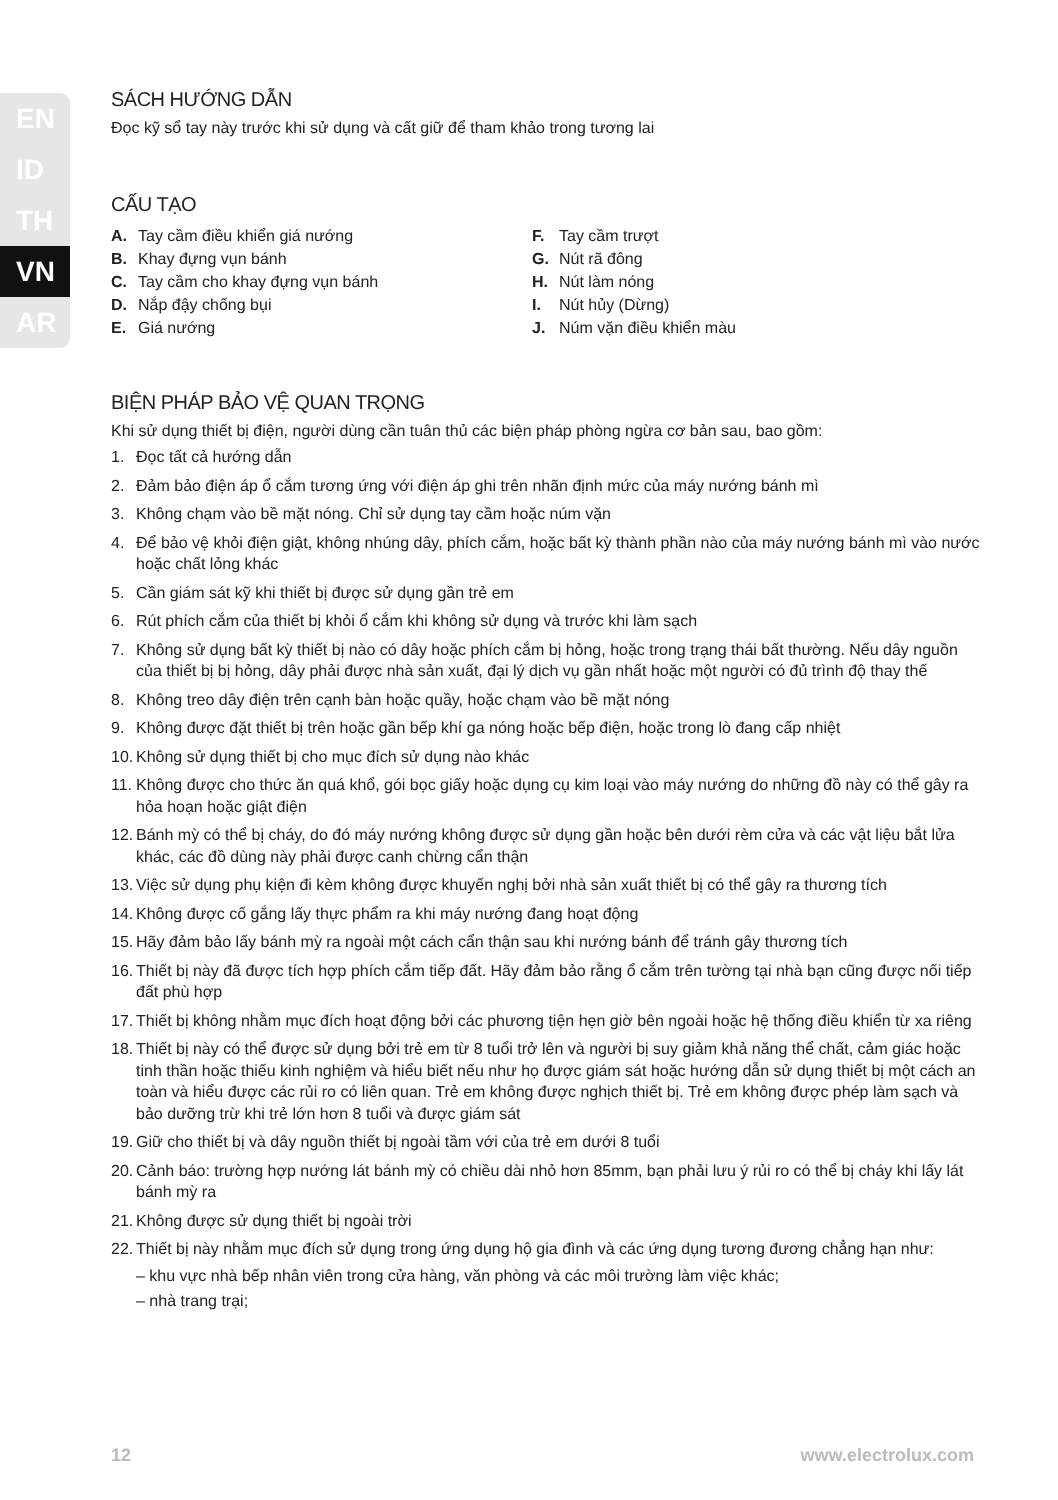EN
ID
TH
VN
AR
SÁCH HƯỚNG DẪN
Đọc kỹ sổ tay này trước khi sử dụng và cất giữ để tham khảo trong tương lai
CẤU TẠO
A. Tay cầm điều khiển giá nướng
B. Khay đựng vụn bánh
C. Tay cầm cho khay đựng vụn bánh
D. Nắp đậy chống bụi
E. Giá nướng
F. Tay cầm trượt
G. Nút rã đông
H. Nút làm nóng
I. Nút hủy (Dừng)
J. Núm vặn điều khiển màu
BIỆN PHÁP BẢO VỆ QUAN TRỌNG
Khi sử dụng thiết bị điện, người dùng cần tuân thủ các biện pháp phòng ngừa cơ bản sau, bao gồm:
1. Đọc tất cả hướng dẫn
2. Đảm bảo điện áp ổ cắm tương ứng với điện áp ghi trên nhãn định mức của máy nướng bánh mì
3. Không chạm vào bề mặt nóng. Chỉ sử dụng tay cầm hoặc núm vặn
4. Để bảo vệ khỏi điện giật, không nhúng dây, phích cắm, hoặc bất kỳ thành phần nào của máy nướng bánh mì vào nước hoặc chất lỏng khác
5. Cần giám sát kỹ khi thiết bị được sử dụng gần trẻ em
6. Rút phích cắm của thiết bị khỏi ổ cắm khi không sử dụng và trước khi làm sạch
7. Không sử dụng bất kỳ thiết bị nào có dây hoặc phích cắm bị hỏng, hoặc trong trạng thái bất thường. Nếu dây nguồn của thiết bị bị hỏng, dây phải được nhà sản xuất, đại lý dịch vụ gần nhất hoặc một người có đủ trình độ thay thế
8. Không treo dây điện trên cạnh bàn hoặc quầy, hoặc chạm vào bề mặt nóng
9. Không được đặt thiết bị trên hoặc gần bếp khí ga nóng hoặc bếp điện, hoặc trong lò đang cấp nhiệt
10. Không sử dụng thiết bị cho mục đích sử dụng nào khác
11. Không được cho thức ăn quá khổ, gói bọc giấy hoặc dụng cụ kim loại vào máy nướng do những đồ này có thể gây ra hỏa hoạn hoặc giật điện
12. Bánh mỳ có thể bị cháy, do đó máy nướng không được sử dụng gần hoặc bên dưới rèm cửa và các vật liệu bắt lửa khác, các đồ dùng này phải được canh chừng cẩn thận
13. Việc sử dụng phụ kiện đi kèm không được khuyến nghị bởi nhà sản xuất thiết bị có thể gây ra thương tích
14. Không được cố gắng lấy thực phẩm ra khi máy nướng đang hoạt động
15. Hãy đảm bảo lấy bánh mỳ ra ngoài một cách cẩn thận sau khi nướng bánh để tránh gây thương tích
16. Thiết bị này đã được tích hợp phích cắm tiếp đất. Hãy đảm bảo rằng ổ cắm trên tường tại nhà bạn cũng được nối tiếp đất phù hợp
17. Thiết bị không nhằm mục đích hoạt động bởi các phương tiện hẹn giờ bên ngoài hoặc hệ thống điều khiển từ xa riêng
18. Thiết bị này có thể được sử dụng bởi trẻ em từ 8 tuổi trở lên và người bị suy giảm khả năng thể chất, cảm giác hoặc tinh thần hoặc thiếu kinh nghiệm và hiểu biết nếu như họ được giám sát hoặc hướng dẫn sử dụng thiết bị một cách an toàn và hiểu được các rủi ro có liên quan. Trẻ em không được nghịch thiết bị. Trẻ em không được phép làm sạch và bảo dưỡng trừ khi trẻ lớn hơn 8 tuổi và được giám sát
19. Giữ cho thiết bị và dây nguồn thiết bị ngoài tầm với của trẻ em dưới 8 tuổi
20. Cảnh báo: trường hợp nướng lát bánh mỳ có chiều dài nhỏ hơn 85mm, bạn phải lưu ý rủi ro có thể bị cháy khi lấy lát bánh mỳ ra
21. Không được sử dụng thiết bị ngoài trời
22. Thiết bị này nhằm mục đích sử dụng trong ứng dụng hộ gia đình và các ứng dụng tương đương chẳng hạn như:
– khu vực nhà bếp nhân viên trong cửa hàng, văn phòng và các môi trường làm việc khác;
– nhà trang trại;
12 www.electrolux.com